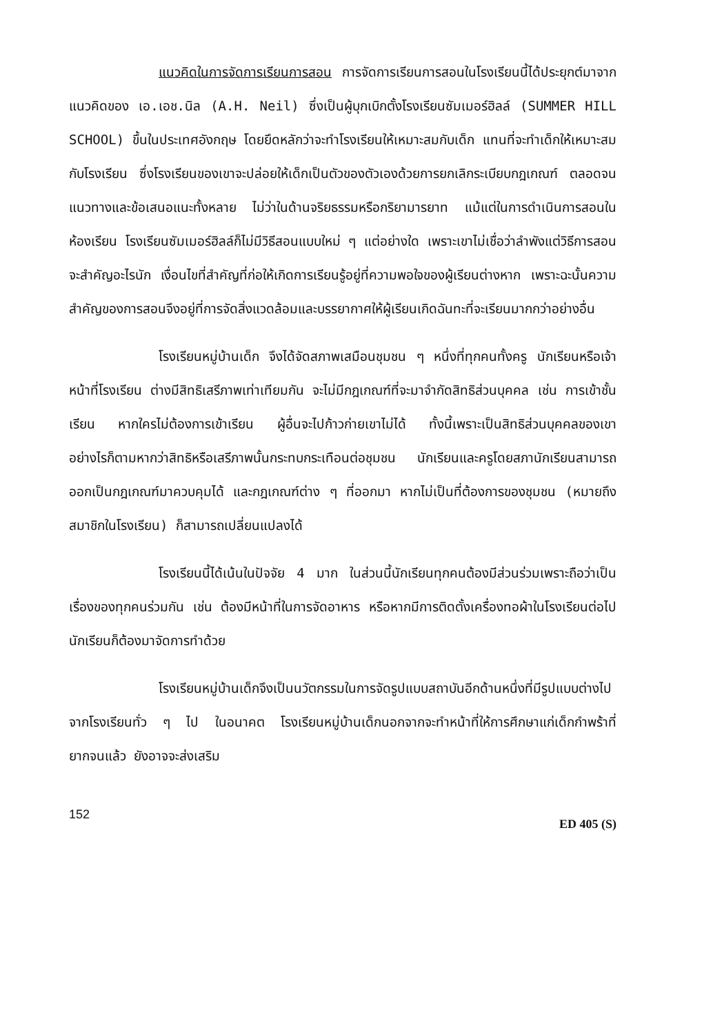แนวคิดในการจัดการเรียนการสอน การจัดการเรียนการสอนในโรงเรียนนี้ได้ประยุกต์มาจากแนวคิดของ เอ.เอช.นิล (A.H. Neil) ซึ่งเป็นผู้บุกเบิกตั้งโรงเรียนซัมเมอร์ฮิลล์ (SUMMER HILL SCHOOL) ขึ้นในประเทศอังกฤษ โดยยึดหลักว่าจะทำโรงเรียนให้เหมาะสมกับเด็ก แทนที่จะทำเด็กให้เหมาะสมกับโรงเรียน ซึ่งโรงเรียนของเขาจะปล่อยให้เด็กเป็นตัวของตัวเองด้วยการยกเลิกระเบียบกฎเกณฑ์ ตลอดจนแนวทางและข้อเสนอแนะทั้งหลาย ไม่ว่าในด้านจริยธรรมหรือกริยามารยาท แม้แต่ในการดำเนินการสอนในห้องเรียน โรงเรียนซัมเมอร์ฮิลล์ก็ไม่มีวิธีสอนแบบใหม่ ๆ แต่อย่างใด เพราะเขาไม่เชื่อว่าลำพังแต่วิธีการสอนจะสำคัญอะไรนัก เงื่อนไขที่สำคัญที่ก่อให้เกิดการเรียนรู้อยู่ที่ความพอใจของผู้เรียนต่างหาก เพราะฉะนั้นความสำคัญของการสอนจึงอยู่ที่การจัดสิ่งแวดล้อมและบรรยากาศให้ผู้เรียนเกิดฉันทะที่จะเรียนมากกว่าอย่างอื่น
โรงเรียนหมู่บ้านเด็ก จึงได้จัดสภาพเสมือนชุมชน ๆ หนึ่งที่ทุกคนทั้งครู นักเรียนหรือเจ้าหน้าที่โรงเรียน ต่างมีสิทธิเสรีภาพเท่าเทียมกัน จะไม่มีกฎเกณฑ์ที่จะมาจำกัดสิทธิส่วนบุคคล เช่น การเข้าชั้นเรียน หากใครไม่ต้องการเข้าเรียน ผู้อื่นจะไปก้าวก่ายเขาไม่ได้ ทั้งนี้เพราะเป็นสิทธิส่วนบุคคลของเขา อย่างไรก็ตามหากว่าสิทธิหรือเสรีภาพนั้นกระทบกระเทือนต่อชุมชน นักเรียนและครูโดยสภานักเรียนสามารถออกเป็นกฎเกณฑ์มาควบคุมได้ และกฎเกณฑ์ต่าง ๆ ที่ออกมา หากไม่เป็นที่ต้องการของชุมชน (หมายถึงสมาชิกในโรงเรียน) ก็สามารถเปลี่ยนแปลงได้
โรงเรียนนี้ได้เน้นในปัจจัย 4 มาก ในส่วนนี้นักเรียนทุกคนต้องมีส่วนร่วมเพราะถือว่าเป็นเรื่องของทุกคนร่วมกัน เช่น ต้องมีหน้าที่ในการจัดอาหาร หรือหากมีการติดตั้งเครื่องทอผ้าในโรงเรียนต่อไป นักเรียนก็ต้องมาจัดการทำด้วย
โรงเรียนหมู่บ้านเด็กจึงเป็นนวัตกรรมในการจัดรูปแบบสถาบันอีกด้านหนึ่งที่มีรูปแบบต่างไปจากโรงเรียนทั่ว ๆ ไป ในอนาคต โรงเรียนหมู่บ้านเด็กนอกจากจะทำหน้าที่ให้การศึกษาแก่เด็กกำพร้าที่ยากจนแล้ว ยังอาจจะส่งเสริม
152 ED 405 (S)